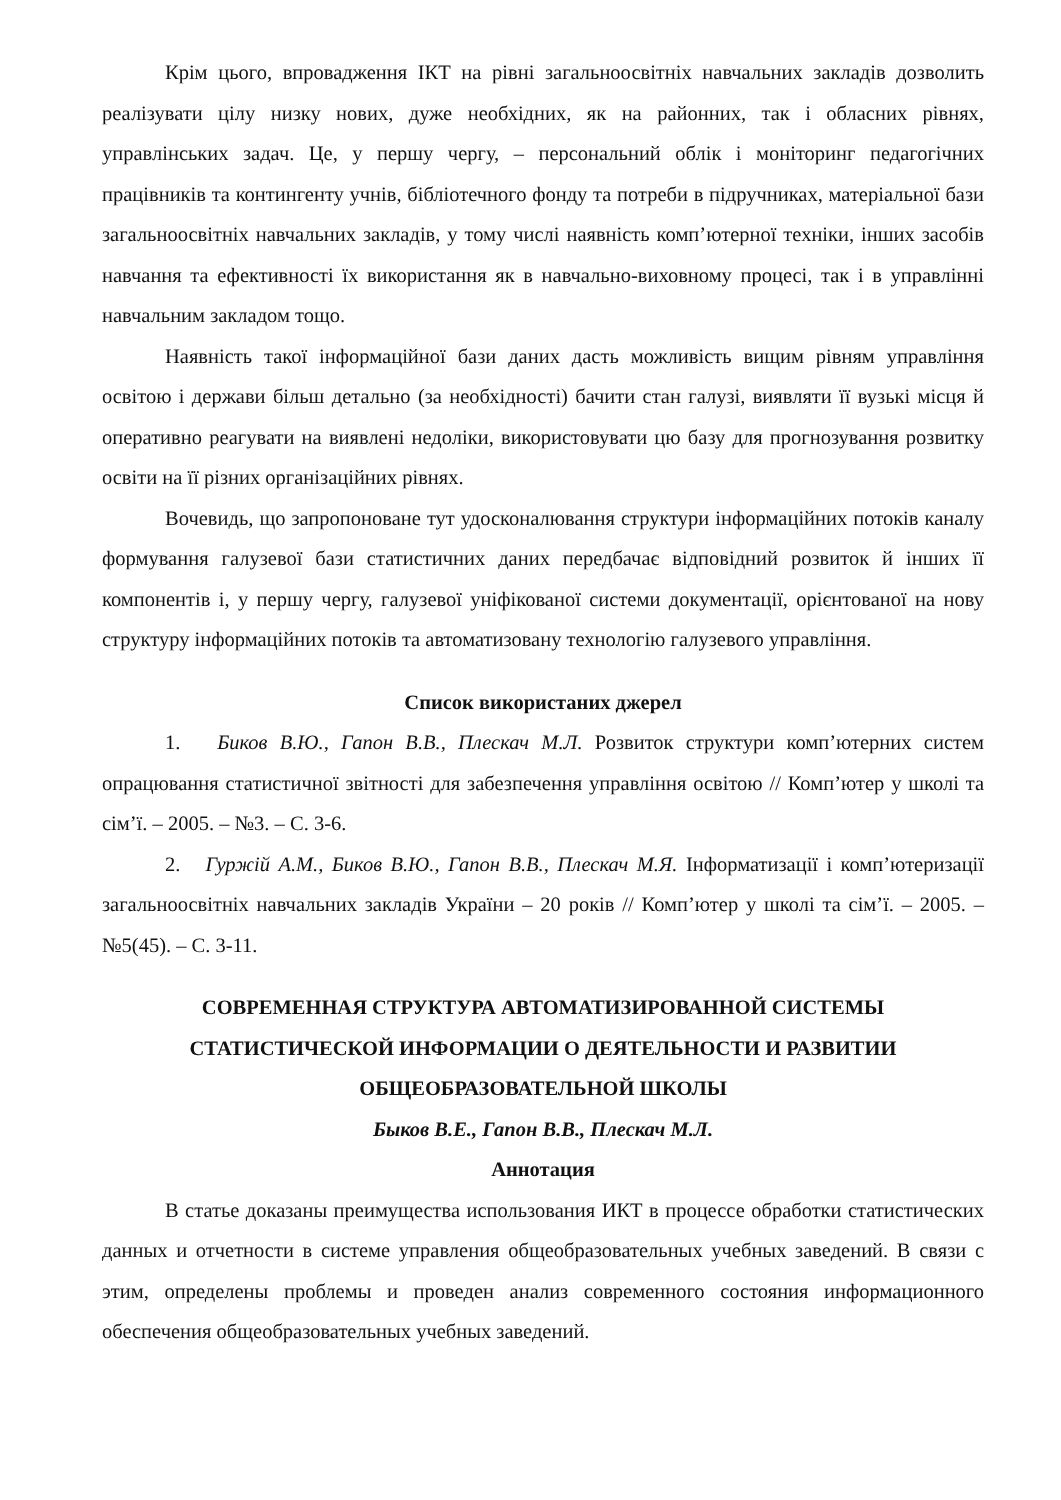Крім цього, впровадження ІКТ на рівні загальноосвітніх навчальних закладів дозволить реалізувати цілу низку нових, дуже необхідних, як на районних, так і обласних рівнях, управлінських задач. Це, у першу чергу, – персональний облік і моніторинг педагогічних працівників та контингенту учнів, бібліотечного фонду та потреби в підручниках, матеріальної бази загальноосвітніх навчальних закладів, у тому числі наявність комп’ютерної техніки, інших засобів навчання та ефективності їх використання як в навчально-виховному процесі, так і в управлінні навчальним закладом тощо.
Наявність такої інформаційної бази даних дасть можливість вищим рівням управління освітою і держави більш детально (за необхідності) бачити стан галузі, виявляти її вузькі місця й оперативно реагувати на виявлені недоліки, використовувати цю базу для прогнозування розвитку освіти на її різних організаційних рівнях.
Вочевидь, що запропоноване тут удосконалювання структури інформаційних потоків каналу формування галузевої бази статистичних даних передбачає відповідний розвиток й інших її компонентів і, у першу чергу, галузевої уніфікованої системи документації, орієнтованої на нову структуру інформаційних потоків та автоматизовану технологію галузевого управління.
Список використаних джерел
1. Биков В.Ю., Гапон В.В., Плескач М.Л. Розвиток структури комп’ютерних систем опрацювання статистичної звітності для забезпечення управління освітою // Комп’ютер у школі та сім’ї. – 2005. – №3. – С. 3-6.
2. Гуржій А.М., Биков В.Ю., Гапон В.В., Плескач М.Я. Інформатизації і комп’ютеризації загальноосвітніх навчальних закладів України – 20 років // Комп’ютер у школі та сім’ї. – 2005. – №5(45). – С. 3-11.
СОВРЕМЕННАЯ СТРУКТУРА АВТОМАТИЗИРОВАННОЙ СИСТЕМЫ СТАТИСТИЧЕСКОЙ ИНФОРМАЦИИ О ДЕЯТЕЛЬНОСТИ И РАЗВИТИИ ОБЩЕОБРАЗОВАТЕЛЬНОЙ ШКОЛЫ
Быков В.Е., Гапон В.В., Плескач М.Л.
Аннотация
В статье доказаны преимущества использования ИКТ в процессе обработки статистических данных и отчетности в системе управления общеобразовательных учебных заведений. В связи с этим, определены проблемы и проведен анализ современного состояния информационного обеспечения общеобразовательных учебных заведений.